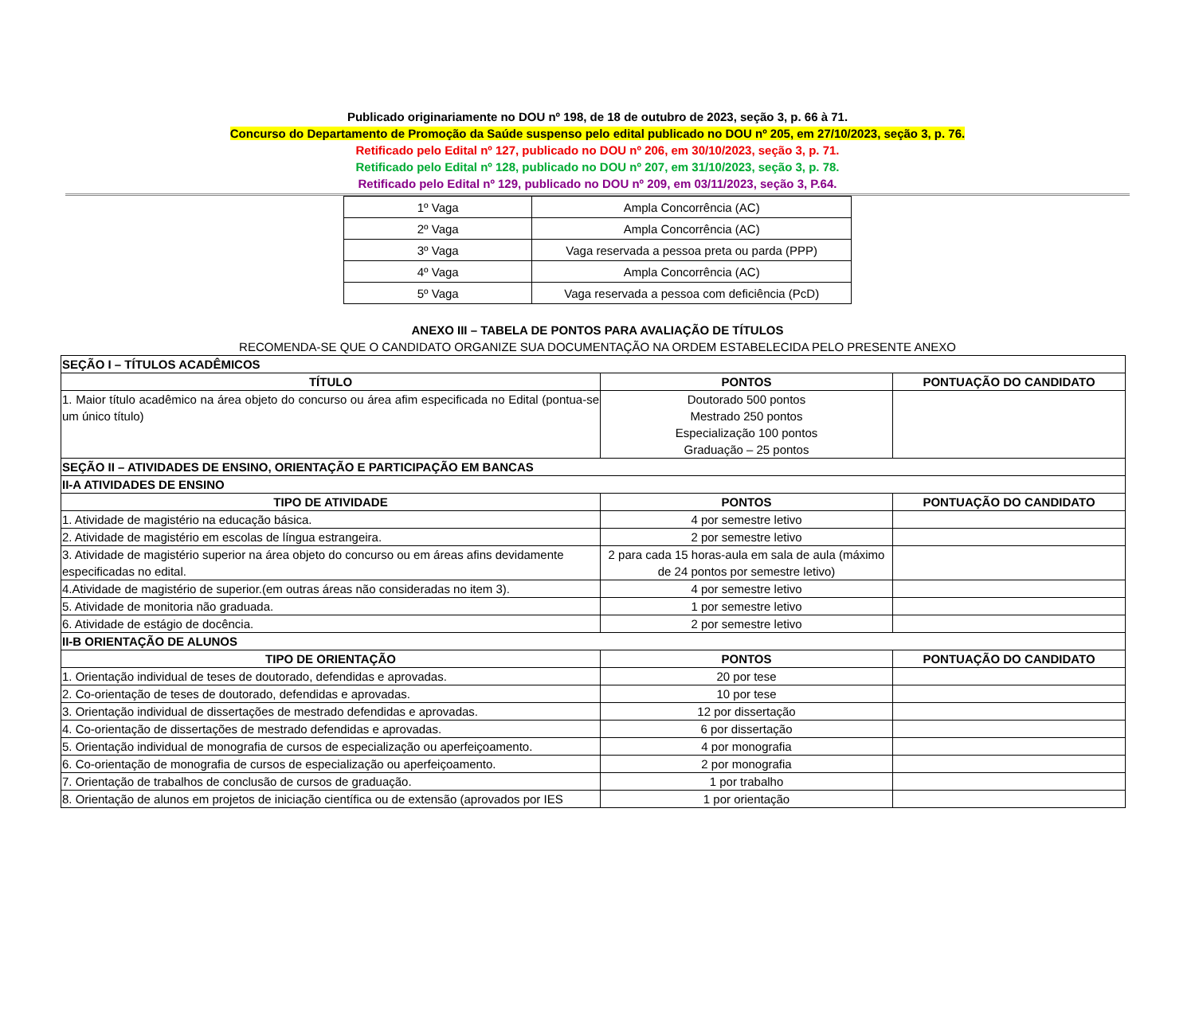Publicado originariamente no DOU nº 198, de 18 de outubro de 2023, seção 3, p. 66 à 71.
Concurso do Departamento de Promoção da Saúde suspenso pelo edital publicado no DOU nº 205, em 27/10/2023, seção 3, p. 76.
Retificado pelo Edital nº 127, publicado no DOU nº 206, em 30/10/2023, seção 3, p. 71.
Retificado pelo Edital nº 128, publicado no DOU nº 207, em 31/10/2023, seção 3, p. 78.
Retificado pelo Edital nº 129, publicado no DOU nº 209, em 03/11/2023, seção 3, P.64.
| 1º Vaga | Ampla Concorrência (AC) |
| 2º Vaga | Ampla Concorrência (AC) |
| 3º Vaga | Vaga reservada a pessoa preta ou parda (PPP) |
| 4º Vaga | Ampla Concorrência (AC) |
| 5º Vaga | Vaga reservada a pessoa com deficiência (PcD) |
ANEXO III – TABELA DE PONTOS PARA AVALIAÇÃO DE TÍTULOS
RECOMENDA-SE QUE O CANDIDATO ORGANIZE SUA DOCUMENTAÇÃO NA ORDEM ESTABELECIDA PELO PRESENTE ANEXO
| SEÇÃO I – TÍTULOS ACADÊMICOS | | |
| --- | --- | --- |
| TÍTULO | PONTOS | PONTUAÇÃO DO CANDIDATO |
| 1. Maior título acadêmico na área objeto do concurso ou área afim especificada no Edital (pontua-se um único título) | Doutorado 500 pontos Mestrado 250 pontos Especialização 100 pontos Graduação – 25 pontos | |
| SEÇÃO II – ATIVIDADES DE ENSINO, ORIENTAÇÃO E PARTICIPAÇÃO EM BANCAS | | |
| II-A ATIVIDADES DE ENSINO | | |
| TIPO DE ATIVIDADE | PONTOS | PONTUAÇÃO DO CANDIDATO |
| 1. Atividade de magistério na educação básica. | 4 por semestre letivo | |
| 2. Atividade de magistério em escolas de língua estrangeira. | 2 por semestre letivo | |
| 3. Atividade de magistério superior na área objeto do concurso ou em áreas afins devidamente especificadas no edital. | 2 para cada 15 horas-aula em sala de aula (máximo de 24 pontos por semestre letivo) | |
| 4.Atividade de magistério de superior.(em outras áreas não consideradas no item 3). | 4 por semestre letivo | |
| 5. Atividade de monitoria não graduada. | 1 por semestre letivo | |
| 6. Atividade de estágio de docência. | 2 por semestre letivo | |
| II-B ORIENTAÇÃO DE ALUNOS | | |
| TIPO DE ORIENTAÇÃO | PONTOS | PONTUAÇÃO DO CANDIDATO |
| 1. Orientação individual de teses de doutorado, defendidas e aprovadas. | 20 por tese | |
| 2. Co-orientação de teses de doutorado, defendidas e aprovadas. | 10 por tese | |
| 3. Orientação individual de dissertações de mestrado defendidas e aprovadas. | 12 por dissertação | |
| 4. Co-orientação de dissertações de mestrado defendidas e aprovadas. | 6 por dissertação | |
| 5. Orientação individual de monografia de cursos de especialização ou aperfeiçoamento. | 4 por monografia | |
| 6. Co-orientação de monografia de cursos de especialização ou aperfeiçoamento. | 2 por monografia | |
| 7. Orientação de trabalhos de conclusão de cursos de graduação. | 1 por trabalho | |
| 8. Orientação de alunos em projetos de iniciação científica ou de extensão (aprovados por IES | 1 por orientação | |